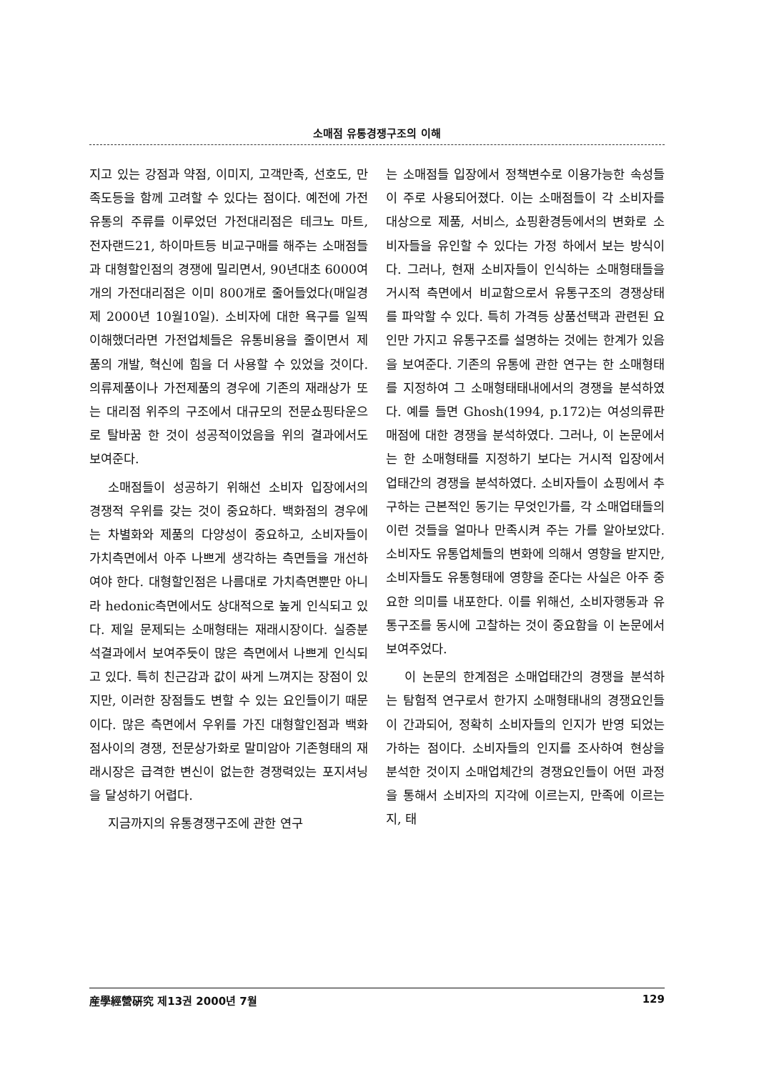소매점 유통경쟁구조의 이해
지고 있는 강점과 약점, 이미지, 고객만족, 선호도, 만족도등을 함께 고려할 수 있다는 점이다. 예전에 가전유통의 주류를 이루었던 가전대리점은 테크노 마트, 전자랜드21, 하이마트등 비교구매를 해주는 소매점들과 대형할인점의 경쟁에 밀리면서, 90년대초 6000여개의 가전대리점은 이미 800개로 줄어들었다(매일경제 2000년 10월10일). 소비자에 대한 욕구를 일찍 이해했더라면 가전업체들은 유통비용을 줄이면서 제품의 개발, 혁신에 힘을 더 사용할 수 있었을 것이다. 의류제품이나 가전제품의 경우에 기존의 재래상가 또는 대리점 위주의 구조에서 대규모의 전문쇼핑타운으로 탈바꿈 한 것이 성공적이었음을 위의 결과에서도 보여준다.
소매점들이 성공하기 위해선 소비자 입장에서의 경쟁적 우위를 갖는 것이 중요하다. 백화점의 경우에는 차별화와 제품의 다양성이 중요하고, 소비자들이 가치측면에서 아주 나쁘게 생각하는 측면들을 개선하여야 한다. 대형할인점은 나름대로 가치측면뿐만 아니라 hedonic측면에서도 상대적으로 높게 인식되고 있다. 제일 문제되는 소매형태는 재래시장이다. 실증분석결과에서 보여주듯이 많은 측면에서 나쁘게 인식되고 있다. 특히 친근감과 값이 싸게 느껴지는 장점이 있지만, 이러한 장점들도 변할 수 있는 요인들이기 때문이다. 많은 측면에서 우위를 가진 대형할인점과 백화점사이의 경쟁, 전문상가화로 말미암아 기존형태의 재래시장은 급격한 변신이 없는한 경쟁력있는 포지셔닝을 달성하기 어렵다.
지금까지의 유통경쟁구조에 관한 연구
는 소매점들 입장에서 정책변수로 이용가능한 속성들이 주로 사용되어졌다. 이는 소매점들이 각 소비자를 대상으로 제품, 서비스, 쇼핑환경등에서의 변화로 소비자들을 유인할 수 있다는 가정 하에서 보는 방식이다. 그러나, 현재 소비자들이 인식하는 소매형태들을 거시적 측면에서 비교함으로서 유통구조의 경쟁상태를 파악할 수 있다. 특히 가격등 상품선택과 관련된 요인만 가지고 유통구조를 설명하는 것에는 한계가 있음을 보여준다. 기존의 유통에 관한 연구는 한 소매형태를 지정하여 그 소매형태태내에서의 경쟁을 분석하였다. 예를 들면 Ghosh(1994, p.172)는 여성의류판매점에 대한 경쟁을 분석하였다. 그러나, 이 논문에서는 한 소매형태를 지정하기 보다는 거시적 입장에서 업태간의 경쟁을 분석하였다. 소비자들이 쇼핑에서 추구하는 근본적인 동기는 무엇인가를, 각 소매업태들의 이런 것들을 얼마나 만족시켜 주는 가를 알아보았다. 소비자도 유통업체들의 변화에 의해서 영향을 받지만, 소비자들도 유통형태에 영향을 준다는 사실은 아주 중요한 의미를 내포한다. 이를 위해선, 소비자행동과 유통구조를 동시에 고찰하는 것이 중요함을 이 논문에서 보여주었다.
이 논문의 한계점은 소매업태간의 경쟁을 분석하는 탐험적 연구로서 한가지 소매형태내의 경쟁요인들이 간과되어, 정확히 소비자들의 인지가 반영 되었는 가하는 점이다. 소비자들의 인지를 조사하여 현상을 분석한 것이지 소매업체간의 경쟁요인들이 어떤 과정을 통해서 소비자의 지각에 이르는지, 만족에 이르는지, 태
産學經營硏究 제13권 2000년 7월 129